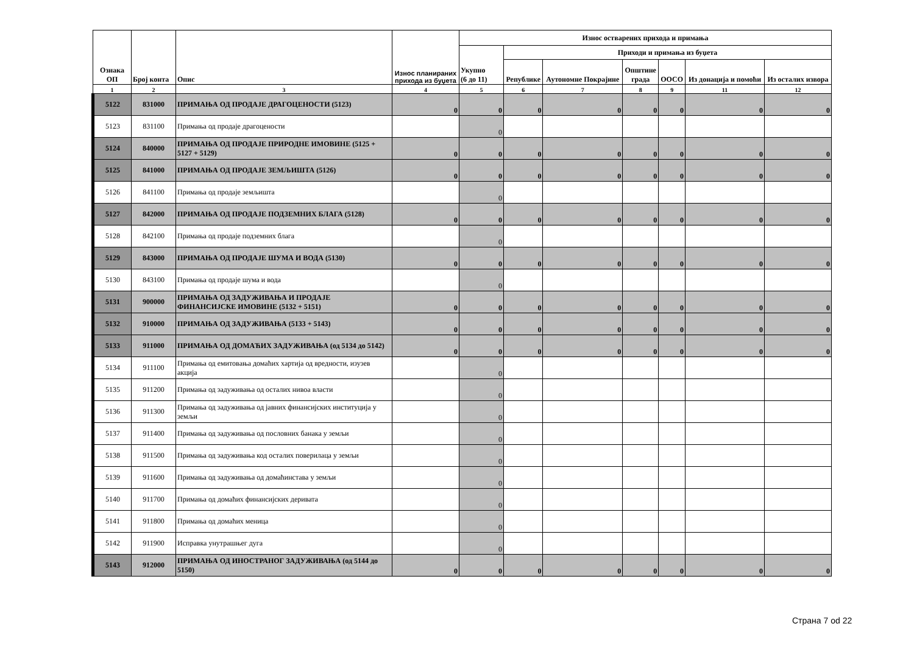| Ознака ОП | Број конта | Опис | Износ планираних прихода из буџета | Износ остварених прихода и примања | | | | | | |
| --- | --- | --- | --- | --- | --- | --- | --- | --- | --- | --- |
| | | | | Укупно (6 до 11) | Приходи и примања из буџета | | | | | |
| | | | | | Републике | Аутономне Покрајине | Општине града | ООСО | Из донација и помоћи | Из осталих извора |
| 1 | 2 | 3 | 4 | 5 | 6 | 7 | 8 | 9 | 11 | 12 |
| 5122 | 831000 | ПРИМАЊА ОД ПРОДАЈЕ ДРАГОЦЕНОСТИ (5123) | 0 | 0 | 0 | 0 | 0 | 0 | 0 | 0 |
| 5123 | 831100 | Примања од продаје драгоцености | | 0 | | | | | | |
| 5124 | 840000 | ПРИМАЊА ОД ПРОДАЈЕ ПРИРОДНЕ ИМОВИНЕ (5125 + 5127 + 5129) | 0 | 0 | 0 | 0 | 0 | 0 | 0 | 0 |
| 5125 | 841000 | ПРИМАЊА ОД ПРОДАЈЕ ЗЕМЉИШТА (5126) | 0 | 0 | 0 | 0 | 0 | 0 | 0 | 0 |
| 5126 | 841100 | Примања од продаје земљишта | | 0 | | | | | | |
| 5127 | 842000 | ПРИМАЊА ОД ПРОДАЈЕ ПОДЗЕМНИХ БЛАГА (5128) | 0 | 0 | 0 | 0 | 0 | 0 | 0 | 0 |
| 5128 | 842100 | Примања од продаје подземних блага | | 0 | | | | | | |
| 5129 | 843000 | ПРИМАЊА ОД ПРОДАЈЕ ШУМА И ВОДА (5130) | 0 | 0 | 0 | 0 | 0 | 0 | 0 | 0 |
| 5130 | 843100 | Примања од продаје шума и вода | | 0 | | | | | | |
| 5131 | 900000 | ПРИМАЊА ОД ЗАДУЖИВАЊА И ПРОДАЈЕ ФИНАНСИЈСКЕ ИМОВИНЕ (5132 + 5151) | 0 | 0 | 0 | 0 | 0 | 0 | 0 | 0 |
| 5132 | 910000 | ПРИМАЊА ОД ЗАДУЖИВАЊА (5133 + 5143) | 0 | 0 | 0 | 0 | 0 | 0 | 0 | 0 |
| 5133 | 911000 | ПРИМАЊА ОД ДОМАЋИХ ЗАДУЖИВАЊА (од 5134 до 5142) | 0 | 0 | 0 | 0 | 0 | 0 | 0 | 0 |
| 5134 | 911100 | Примања од емитовања домаћих хартија од вредности, изузев акција | | 0 | | | | | | |
| 5135 | 911200 | Примања од задуживања од осталих нивоа власти | | 0 | | | | | | |
| 5136 | 911300 | Примања од задуживања од јавних финансијских институција у земљи | | 0 | | | | | | |
| 5137 | 911400 | Примања од задуживања од пословних банака у земљи | | 0 | | | | | | |
| 5138 | 911500 | Примања од задуживања код осталих поверилаца у земљи | | 0 | | | | | | |
| 5139 | 911600 | Примања од задуживања од домаћинстава у земљи | | 0 | | | | | | |
| 5140 | 911700 | Примања од домаћих финансијских деривата | | 0 | | | | | | |
| 5141 | 911800 | Примања од домаћих меница | | 0 | | | | | | |
| 5142 | 911900 | Исправка унутрашњег дуга | | 0 | | | | | | |
| 5143 | 912000 | ПРИМАЊА ОД ИНОСТРАНОГ ЗАДУЖИВАЊА (од 5144 до 5150) | 0 | 0 | 0 | 0 | 0 | 0 | 0 | 0 |
Страна 7 od 22